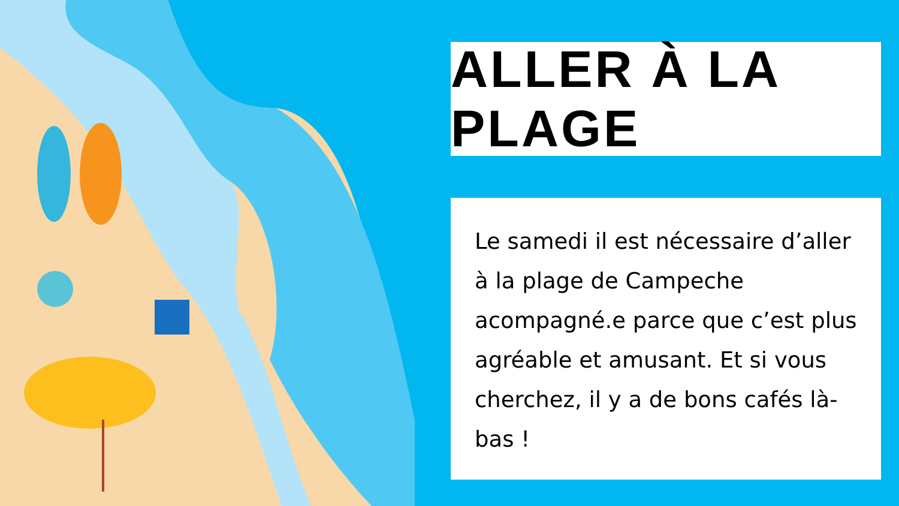ALLER À LA PLAGE
Le samedi il est nécessaire d’aller à la plage de Campeche acompagné.e parce que c’est plus agréable et amusant. Et si vous cherchez, il y a de bons cafés là-bas !